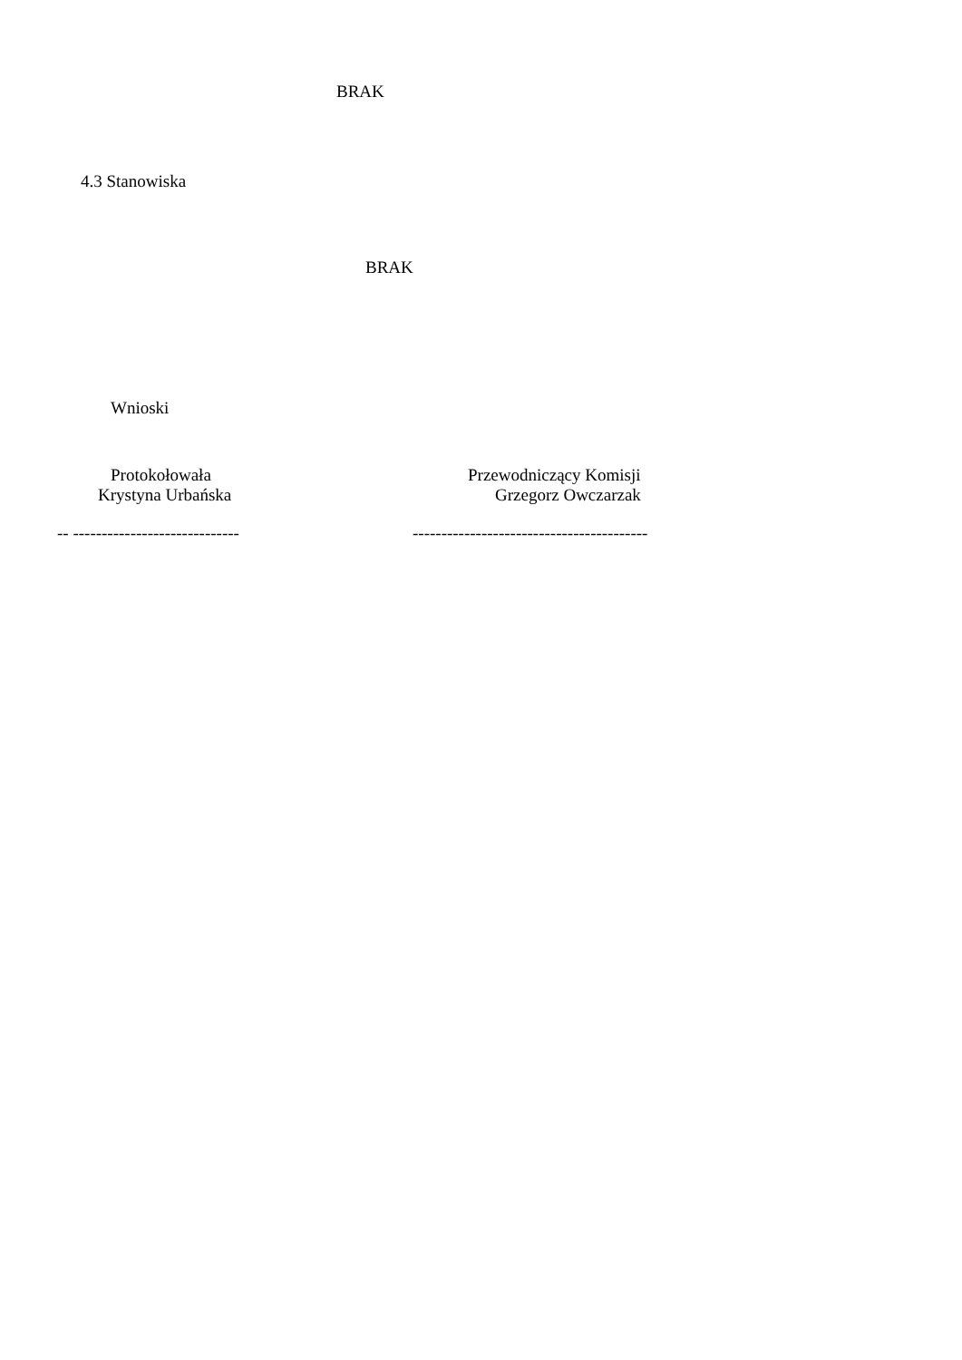BRAK
4.3 Stanowiska
BRAK
Wnioski
Protokołowała
Krystyna Urbańska
Przewodniczący Komisji
Grzegorz Owczarzak
-- -----------------------------
-----------------------------------------